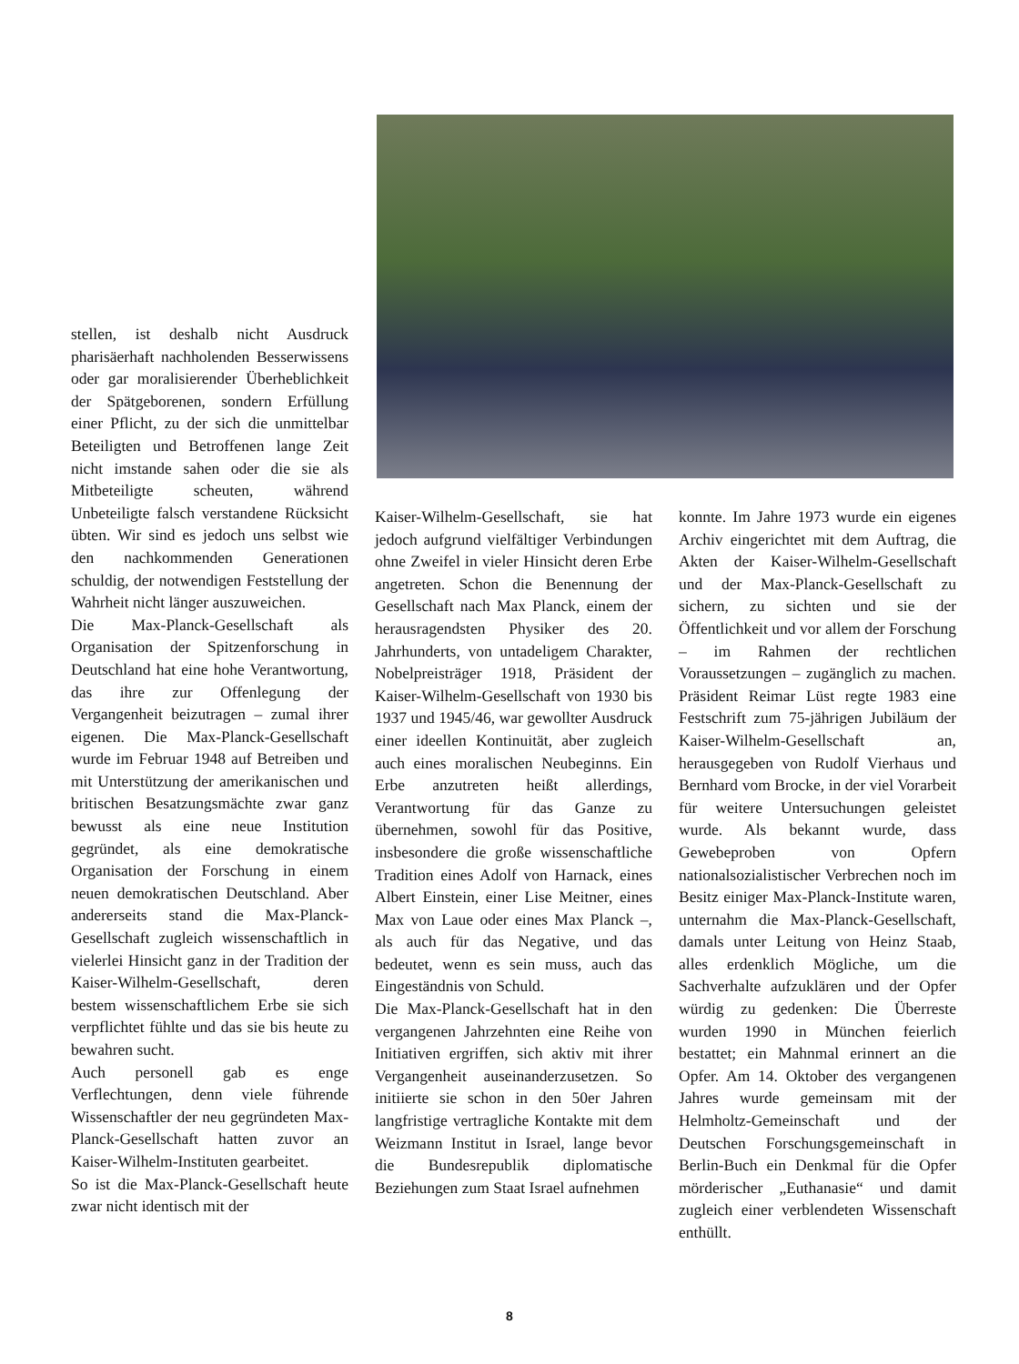stellen, ist deshalb nicht Ausdruck pharisäerhaft nachholenden Besserwissens oder gar moralisierender Überheblichkeit der Spätgeborenen, sondern Erfüllung einer Pflicht, zu der sich die unmittelbar Beteiligten und Betroffenen lange Zeit nicht imstande sahen oder die sie als Mitbeteiligte scheuten, während Unbeteiligte falsch verstandene Rücksicht übten. Wir sind es jedoch uns selbst wie den nachkommenden Generationen schuldig, der notwendigen Feststellung der Wahrheit nicht länger auszuweichen.
Die Max-Planck-Gesellschaft als Organisation der Spitzenforschung in Deutschland hat eine hohe Verantwortung, das ihre zur Offenlegung der Vergangenheit beizutragen – zumal ihrer eigenen. Die Max-Planck-Gesellschaft wurde im Februar 1948 auf Betreiben und mit Unterstützung der amerikanischen und britischen Besatzungsmächte zwar ganz bewusst als eine neue Institution gegründet, als eine demokratische Organisation der Forschung in einem neuen demokratischen Deutschland. Aber andererseits stand die Max-Planck-Gesellschaft zugleich wissenschaftlich in vielerlei Hinsicht ganz in der Tradition der Kaiser-Wilhelm-Gesellschaft, deren bestem wissenschaftlichem Erbe sie sich verpflichtet fühlte und das sie bis heute zu bewahren sucht.
Auch personell gab es enge Verflechtungen, denn viele führende Wissenschaftler der neu gegründeten Max-Planck-Gesellschaft hatten zuvor an Kaiser-Wilhelm-Instituten gearbeitet.
So ist die Max-Planck-Gesellschaft heute zwar nicht identisch mit der
Kaiser-Wilhelm-Gesellschaft, sie hat jedoch aufgrund vielfältiger Verbindungen ohne Zweifel in vieler Hinsicht deren Erbe angetreten. Schon die Benennung der Gesellschaft nach Max Planck, einem der herausragendsten Physiker des 20. Jahrhunderts, von untadeligem Charakter, Nobelpreisträger 1918, Präsident der Kaiser-Wilhelm-Gesellschaft von 1930 bis 1937 und 1945/46, war gewollter Ausdruck einer ideellen Kontinuität, aber zugleich auch eines moralischen Neubeginns. Ein Erbe anzutreten heißt allerdings, Verantwortung für das Ganze zu übernehmen, sowohl für das Positive, insbesondere die große wissenschaftliche Tradition eines Adolf von Harnack, eines Albert Einstein, einer Lise Meitner, eines Max von Laue oder eines Max Planck –, als auch für das Negative, und das bedeutet, wenn es sein muss, auch das Eingeständnis von Schuld.
Die Max-Planck-Gesellschaft hat in den vergangenen Jahrzehnten eine Reihe von Initiativen ergriffen, sich aktiv mit ihrer Vergangenheit auseinanderzusetzen. So initiierte sie schon in den 50er Jahren langfristige vertragliche Kontakte mit dem Weizmann Institut in Israel, lange bevor die Bundesrepublik diplomatische Beziehungen zum Staat Israel aufnehmen
konnte. Im Jahre 1973 wurde ein eigenes Archiv eingerichtet mit dem Auftrag, die Akten der Kaiser-Wilhelm-Gesellschaft und der Max-Planck-Gesellschaft zu sichern, zu sichten und sie der Öffentlichkeit und vor allem der Forschung – im Rahmen der rechtlichen Voraussetzungen – zugänglich zu machen. Präsident Reimar Lüst regte 1983 eine Festschrift zum 75-jährigen Jubiläum der Kaiser-Wilhelm-Gesellschaft an, herausgegeben von Rudolf Vierhaus und Bernhard vom Brocke, in der viel Vorarbeit für weitere Untersuchungen geleistet wurde. Als bekannt wurde, dass Gewebeproben von Opfern nationalsozialistischer Verbrechen noch im Besitz einiger Max-Planck-Institute waren, unternahm die Max-Planck-Gesellschaft, damals unter Leitung von Heinz Staab, alles erdenklich Mögliche, um die Sachverhalte aufzuklären und der Opfer würdig zu gedenken: Die Überreste wurden 1990 in München feierlich bestattet; ein Mahnmal erinnert an die Opfer. Am 14. Oktober des vergangenen Jahres wurde gemeinsam mit der Helmholtz-Gemeinschaft und der Deutschen Forschungsgemeinschaft in Berlin-Buch ein Denkmal für die Opfer mörderischer „Euthanasie“ und damit zugleich einer verblendeten Wissenschaft enthüllt.
8